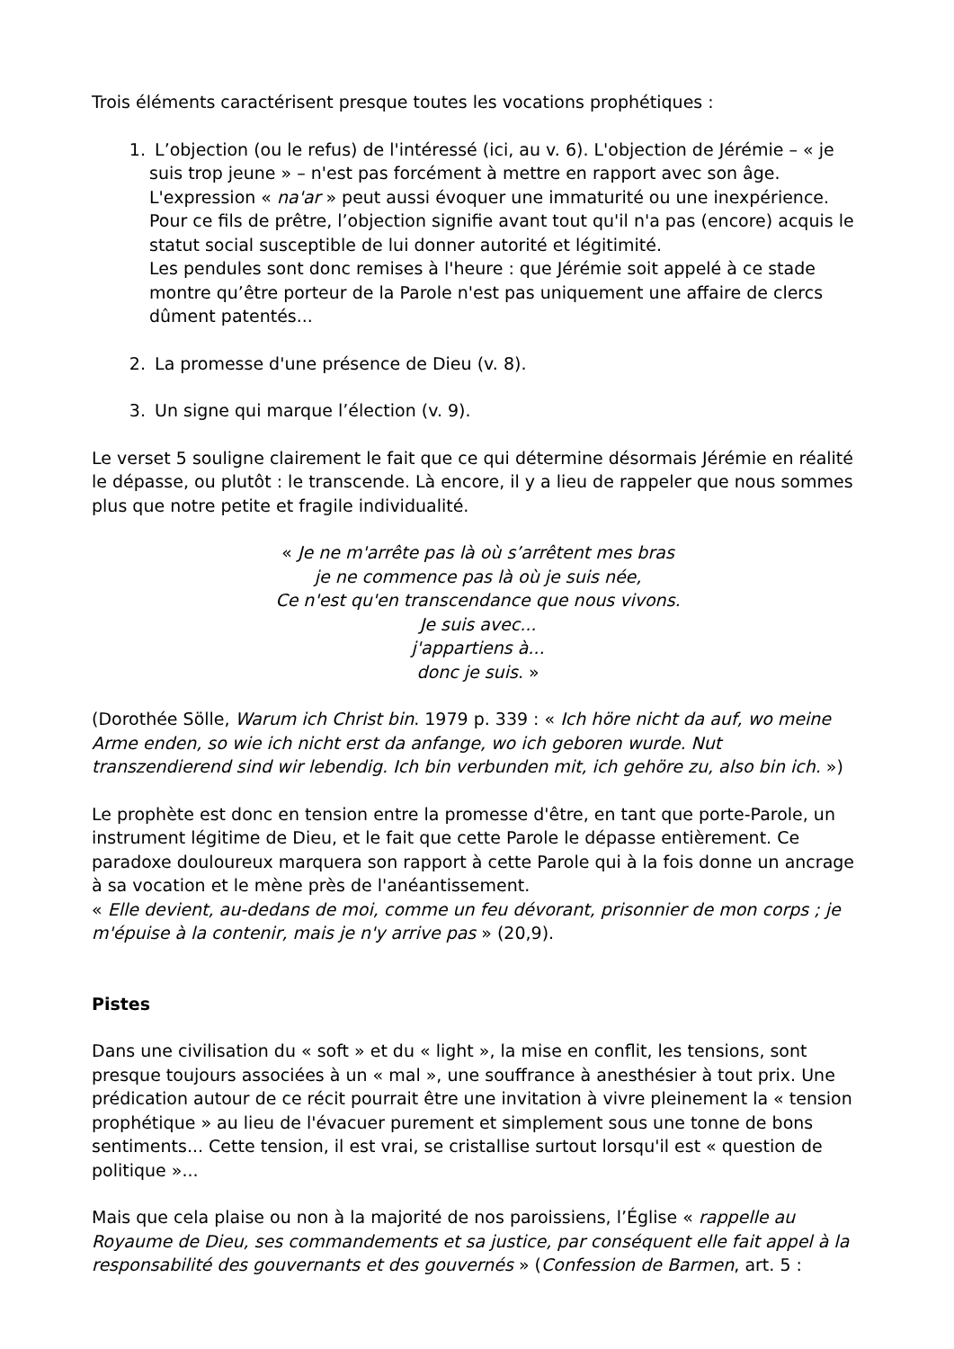Trois éléments caractérisent presque toutes les vocations prophétiques :
1. L’objection (ou le refus) de l'intéressé (ici, au v. 6). L'objection de Jérémie – « je suis trop jeune » – n'est pas forcément à mettre en rapport avec son âge. L'expression « na'ar » peut aussi évoquer une immaturité ou une inexpérience. Pour ce fils de prêtre, l’objection signifie avant tout qu'il n'a pas (encore) acquis le statut social susceptible de lui donner autorité et légitimité.
Les pendules sont donc remises à l'heure : que Jérémie soit appelé à ce stade montre qu’être porteur de la Parole n'est pas uniquement une affaire de clercs dûment patentés...
2. La promesse d'une présence de Dieu (v. 8).
3. Un signe qui marque l’élection (v. 9).
Le verset 5 souligne clairement le fait que ce qui détermine désormais Jérémie en réalité le dépasse, ou plutôt : le transcende. Là encore, il y a lieu de rappeler que nous sommes plus que notre petite et fragile individualité.
« Je ne m'arrête pas là où s’arrêtent mes bras
je ne commence pas là où je suis née,
Ce n'est qu'en transcendance que nous vivons.
Je suis avec...
j'appartiens à...
donc je suis. »
(Dorothée Sölle, Warum ich Christ bin. 1979 p. 339 : « Ich höre nicht da auf, wo meine Arme enden, so wie ich nicht erst da anfange, wo ich geboren wurde. Nut transzendierend sind wir lebendig. Ich bin verbunden mit, ich gehöre zu, also bin ich. »)
Le prophète est donc en tension entre la promesse d'être, en tant que porte-Parole, un instrument légitime de Dieu, et le fait que cette Parole le dépasse entièrement. Ce paradoxe douloureux marquera son rapport à cette Parole qui à la fois donne un ancrage à sa vocation et le mène près de l'anéantissement.
« Elle devient, au-dedans de moi, comme un feu dévorant, prisonnier de mon corps ; je m'épuise à la contenir, mais je n'y arrive pas » (20,9).
Pistes
Dans une civilisation du « soft » et du « light », la mise en conflit, les tensions, sont presque toujours associées à un « mal », une souffrance à anesthésier à tout prix. Une prédication autour de ce récit pourrait être une invitation à vivre pleinement la « tension prophétique » au lieu de l'évacuer purement et simplement sous une tonne de bons sentiments... Cette tension, il est vrai, se cristallise surtout lorsqu'il est « question de politique »...
Mais que cela plaise ou non à la majorité de nos paroissiens, l’Église « rappelle au Royaume de Dieu, ses commandements et sa justice, par conséquent elle fait appel à la responsabilité des gouvernants et des gouvernés » (Confession de Barmen, art. 5 :